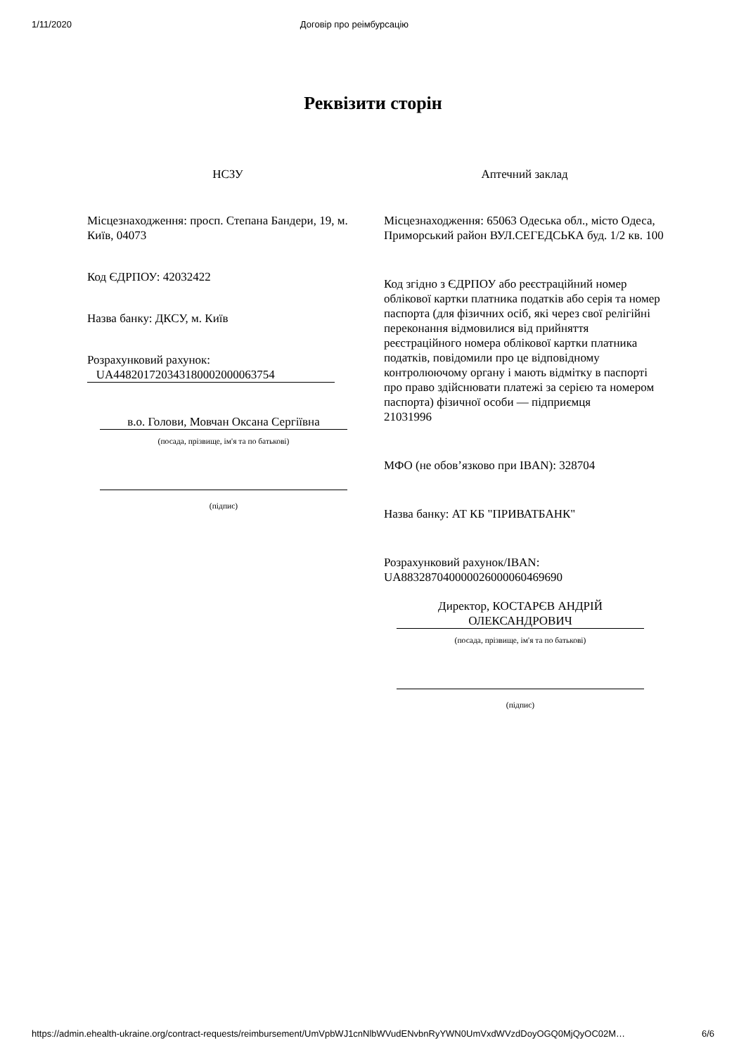1/11/2020 Договір про реімбурсацію
Реквізити сторін
НСЗУ
Місцезнаходження: просп. Степана Бандери, 19, м. Київ, 04073
Код ЄДРПОУ: 42032422
Назва банку: ДКСУ, м. Київ
Розрахунковий рахунок:
UA448201720343180002000063754
в.о. Голови, Мовчан Оксана Сергіївна
(посада, прізвище, ім'я та по батькові)
(підпис)
Аптечний заклад
Місцезнаходження: 65063 Одеська обл., місто Одеса, Приморський район ВУЛ.СЕГЕДСЬКА буд. 1/2 кв. 100
Код згідно з ЄДРПОУ або реєстраційний номер облікової картки платника податків або серія та номер паспорта (для фізичних осіб, які через свої релігійні переконання відмовилися від прийняття реєстраційного номера облікової картки платника податків, повідомили про це відповідному контролюючому органу і мають відмітку в паспорті про право здійснювати платежі за серією та номером паспорта) фізичної особи — підприємця
21031996
МФО (не обов’язково при IBAN): 328704
Назва банку: АТ КБ "ПРИВАТБАНК"
Розрахунковий рахунок/IBAN:
UA883287040000026000060469690
Директор, КОСТАРЄВ АНДРІЙ ОЛЕКСАНДРОВИЧ
(посада, прізвище, ім'я та по батькові)
(підпис)
https://admin.ehealth-ukraine.org/contract-requests/reimbursement/UmVpbWJ1cnNlbWVudENvbnRyYWN0UmVxdWVzdDoyOGQ0MjQyOC02M… 6/6